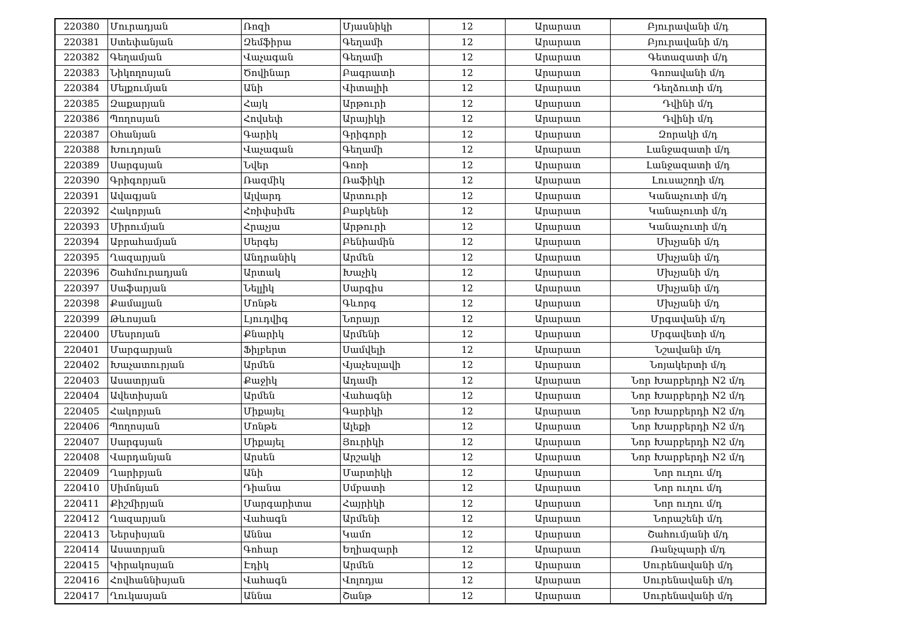| 220380 | Մուրադյան | Ռոզի | Մյասնիկի | 12 | Արարատ | Բյուրավանի մ/դ |
| 220381 | Ստեփանյան | Զեմֆիրա | Գեղամի | 12 | Արարատ | Բյուրավանի մ/դ |
| 220382 | Գեղամյան | Վաչագան | Գեղամի | 12 | Արարատ | Գետազատի մ/դ |
| 220383 | Նիկողոսյան | Ծովինար | Բագրատի | 12 | Արարատ | Գոռավանի մ/դ |
| 220384 | Մելքումյան | Անի | Վիտալիի | 12 | Արարատ | Դեղձուտի մ/դ |
| 220385 | Զաքարյան | Հայկ | Արթուրի | 12 | Արարատ | Դվինի մ/դ |
| 220386 | Պողոսյան | Հովսեփ | Արայիկի | 12 | Արարատ | Դվինի մ/դ |
| 220387 | Օհանյան | Գարիկ | Գրիգորի | 12 | Արարատ | Զորակի մ/դ |
| 220388 | Խուդոյան | Վաչագան | Գեղամի | 12 | Արարատ | Լանջազատի մ/դ |
| 220389 | Սարգսյան | Նվեր | Գոռի | 12 | Արարատ | Լանջազատի մ/դ |
| 220390 | Գրիգորյան | Ռազմիկ | Ռաֆիկի | 12 | Արարատ | Լուսաշողի մ/դ |
| 220391 | Ավագյան | Ալվարդ | Արտուրի | 12 | Արարատ | Կանաչուտի մ/դ |
| 220392 | Հակոբյան | Հռիփսիմե | Բաբկենի | 12 | Արարատ | Կանաչուտի մ/դ |
| 220393 | Միրումյան | Հրաչյա | Արթուրի | 12 | Արարատ | Կանաչուտի մ/դ |
| 220394 | Աբրահամյան | Սերգեյ | Բենիամին | 12 | Արարատ | Մխչյանի մ/դ |
| 220395 | Ղազարյան | Անդրանիկ | Արմեն | 12 | Արարատ | Մխչյանի մ/դ |
| 220396 | Շահմուրադյան | Արտակ | Խաչիկ | 12 | Արարատ | Մխչյանի մ/դ |
| 220397 | Սաֆարյան | Նելլիկ | Սարգիս | 12 | Արարատ | Մխչյանի մ/դ |
| 220398 | Քամալյան | Մոնթե | Գևորգ | 12 | Արարատ | Մխչյանի մ/դ |
| 220399 | Թևոսյան | Լյուդվիգ | Նորայր | 12 | Արարատ | Մրգավանի մ/դ |
| 220400 | Մեսրոյան | Քնարիկ | Արմենի | 12 | Արարատ | Մրգավետի մ/դ |
| 220401 | Մարգարյան | Ֆիլբերտ | Սամվելի | 12 | Արարատ | Նշավանի մ/դ |
| 220402 | Խաչատուրյան | Արմեն | Վյաչեսլավի | 12 | Արարատ | Նոյակերտի մ/դ |
| 220403 | Ասատրյան | Քաջիկ | Ադամի | 12 | Արարատ | Նոր Խարբերդի N2 մ/դ |
| 220404 | Ավետիսյան | Արմեն | Վահագնի | 12 | Արարատ | Նոր Խարբերդի N2 մ/դ |
| 220405 | Հակոբյան | Միքայել | Գարիկի | 12 | Արարատ | Նոր Խարբերդի N2 մ/դ |
| 220406 | Պողոսյան | Մոնթե | Ալեքի | 12 | Արարատ | Նոր Խարբերդի N2 մ/դ |
| 220407 | Սարգսյան | Միքայել | Յուրիկի | 12 | Արարատ | Նոր Խարբերդի N2 մ/դ |
| 220408 | Վարդանյան | Արսեն | Արշակի | 12 | Արարատ | Նոր Խարբերդի N2 մ/դ |
| 220409 | Ղարիբյան | Անի | Մարտիկի | 12 | Արարատ | Նոր ուղու մ/դ |
| 220410 | Սիմոնյան | Դիանա | Սմբատի | 12 | Արարատ | Նոր ուղու մ/դ |
| 220411 | Քիշմիրյան | Մարգարիտա | Հայրիկի | 12 | Արարատ | Նոր ուղու մ/դ |
| 220412 | Ղազարյան | Վահագն | Արմենի | 12 | Արարատ | Նորաշենի մ/դ |
| 220413 | Ներսիսյան | Աննա | Կամո | 12 | Արարատ | Շահումյանի մ/դ |
| 220414 | Ասատրյան | Գոհար | Եղիազարի | 12 | Արարատ | Ռանչպարի մ/դ |
| 220415 | Կիրակոսյան | Էդիկ | Արմեն | 12 | Արարատ | Սուրենավանի մ/դ |
| 220416 | Հովհաննիսյան | Վահագն | Վոլոդյա | 12 | Արարատ | Սուրենավանի մ/դ |
| 220417 | Ղուկասյան | Աննա | Շանթ | 12 | Արարատ | Սուրենավանի մ/դ |